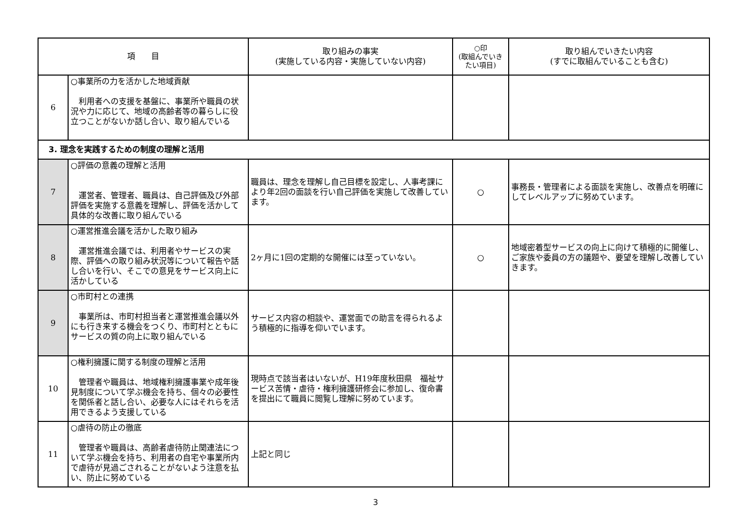| 項 目 | | 取り組みの事実 (実施している内容・実施していない内容) | ○印 (取組んでいきたい項目) | 取り組んでいきたい内容 (すでに取組んでいることも含む) |
| --- | --- | --- | --- | --- |
| 6 | ○事業所の力を活かした地域貢献 利用者への支援を基盤に、事業所や職員の状況や力に応じて、地域の高齢者等の暮らしに役立つことがないか話し合い、取り組んでいる | | | |
| 3. 理念を実践するための制度の理解と活用 | | | | |
| 7 | ○評価の意義の理解と活用 運営者、管理者、職員は、自己評価及び外部評価を実施する意義を理解し、評価を活かして具体的な改善に取り組んでいる | 職員は、理念を理解し自己目標を設定し、人事考課により年2回の面談を行い自己評価を実施して改善しています。 | ○ | 事務長・管理者による面談を実施し、改善点を明確にしてレベルアップに努めています。 |
| 8 | ○運営推進会議を活かした取り組み 運営推進会議では、利用者やサービスの実際、評価への取り組み状況等について報告や話し合いを行い、そこでの意見をサービス向上に活かしている | 2ヶ月に1回の定期的な開催には至っていない。 | ○ | 地域密着型サービスの向上に向けて積極的に開催し、ご家族や委員の方の議題や、要望を理解し改善していきます。 |
| 9 | ○市町村との連携 事業所は、市町村担当者と運営推進会議以外にも行き来する機会をつくり、市町村とともにサービスの質の向上に取り組んでいる | サービス内容の相談や、運営面での助言を得られるよう積極的に指導を仰いでいます。 | | |
| 10 | ○権利擁護に関する制度の理解と活用 管理者や職員は、地域権利擁護事業や成年後見制度について学ぶ機会を持ち、個々の必要性を関係者と話し合い、必要な人にはそれらを活用できるよう支援している | 現時点で該当者はいないが、H19年度秋田県 福祉サービス苦情・虐待・権利擁護研修会に参加し、復命書を提出にて職員に閲覧し理解に努めています。 | | |
| 11 | ○虐待の防止の徹底 管理者や職員は、高齢者虐待防止関連法について学ぶ機会を持ち、利用者の自宅や事業所内で虐待が見過ごされることがないよう注意を払い、防止に努めている | 上記と同じ | | |
3